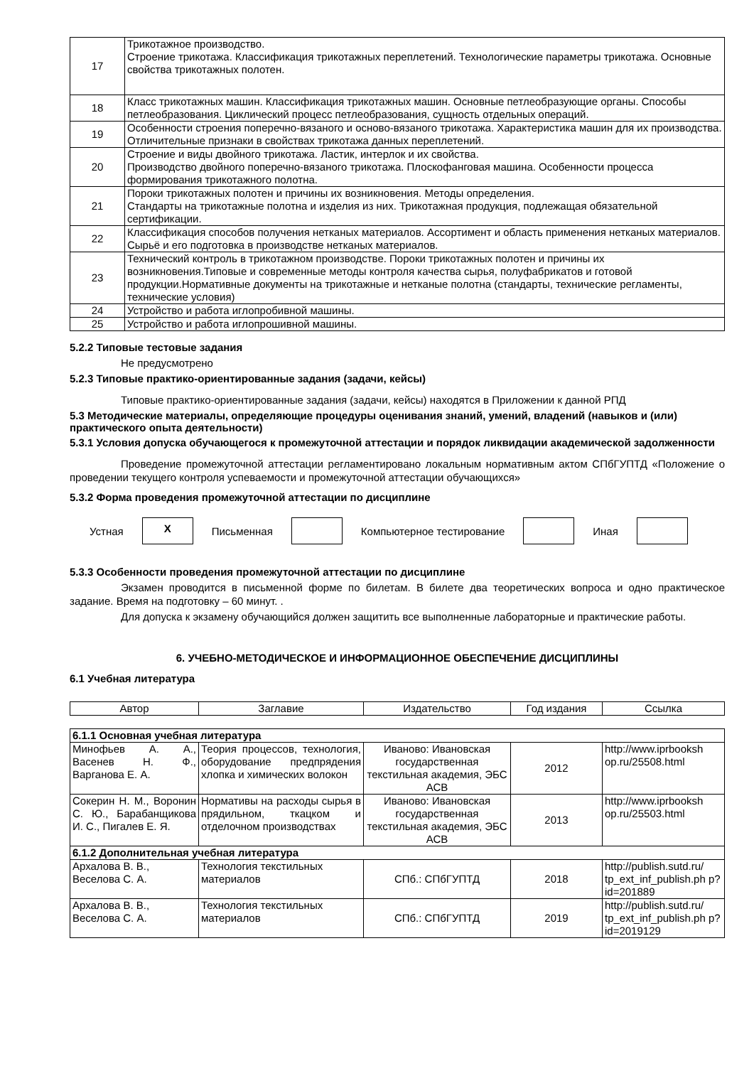| 17 | Трикотажное производство. Строение трикотажа. Классификация трикотажных переплетений. Технологические параметры трикотажа. Основные свойства трикотажных полотен. |
| 18 | Класс трикотажных машин. Классификация трикотажных машин. Основные петлеобразующие органы. Способы петлеобразования. Циклический процесс петлеобразования, сущность отдельных операций. |
| 19 | Особенности строения поперечно-вязаного и осново-вязаного трикотажа. Характеристика машин для их производства. Отличительные признаки в свойствах трикотажа данных переплетений. |
| 20 | Строение и виды двойного трикотажа. Ластик, интерлок и их свойства. Производство двойного поперечно-вязаного трикотажа. Плоскофанговая машина. Особенности процесса формирования трикотажного полотна. |
| 21 | Пороки трикотажных полотен и причины их возникновения. Методы определения. Стандарты на трикотажные полотна и изделия из них. Трикотажная продукция, подлежащая обязательной сертификации. |
| 22 | Классификация способов получения нетканых материалов. Ассортимент и область применения нетканых материалов. Сырьё и его подготовка в производстве нетканых материалов. |
| 23 | Технический контроль в трикотажном производстве. Пороки трикотажных полотен и причины их возникновения.Типовые и современные методы контроля качества сырья, полуфабрикатов и готовой продукции.Нормативные документы на трикотажные и нетканые полотна (стандарты, технические регламенты, технические условия) |
| 24 | Устройство и работа иглопробивной машины. |
| 25 | Устройство и работа иглопрошивной машины. |
5.2.2 Типовые тестовые задания
Не предусмотрено
5.2.3 Типовые практико-ориентированные задания (задачи, кейсы)
Типовые практико-ориентированные задания (задачи, кейсы) находятся в Приложении к данной РПД
5.3 Методические материалы, определяющие процедуры оценивания знаний, умений, владений (навыков и (или) практического опыта деятельности)
5.3.1 Условия допуска обучающегося к промежуточной аттестации и порядок ликвидации академической задолженности
Проведение промежуточной аттестации регламентировано локальным нормативным актом СПбГУПТД «Положение о проведении текущего контроля успеваемости и промежуточной аттестации обучающихся»
5.3.2 Форма проведения промежуточной аттестации по дисциплине
Устная
X
Письменная Компьютерное тестирование Иная
5.3.3 Особенности проведения промежуточной аттестации по дисциплине
Экзамен проводится в письменной форме по билетам. В билете два теоретических вопроса и одно практическое задание. Время на подготовку – 60 минут. .
Для допуска к экзамену обучающийся должен защитить все выполненные лабораторные и практические работы.
6. УЧЕБНО-МЕТОДИЧЕСКОЕ И ИНФОРМАЦИОННОЕ ОБЕСПЕЧЕНИЕ ДИСЦИПЛИНЫ
6.1 Учебная литература
| Автор | Заглавие | Издательство | Год издания | Ссылка |
| --- | --- | --- | --- | --- |
| 6.1.1 Основная учебная литература | | | | |
| Минофьев А. А., Васенев Н. Ф., Варганова Е. А. | Теория процессов, технология, оборудование предпрядения хлопка и химических волокон | Иваново: Ивановская государственная текстильная академия, ЭБС АСВ | 2012 | http://www.iprbooksh op.ru/25508.html |
| Сокерин Н. М., Воронин С. Ю., Барабанщикова И. С., Пигалев Е. Я. | Нормативы на расходы сырья в прядильном, ткацком и отделочном производствах | Иваново: Ивановская государственная текстильная академия, ЭБС АСВ | 2013 | http://www.iprbooksh op.ru/25503.html |
| 6.1.2 Дополнительная учебная литература | | | | |
| Архалова В. В., Веселова С. А. | Технология текстильных материалов | СПб.: СПбГУПТД | 2018 | http://publish.sutd.ru/ tp_ext_inf_publish.ph p?id=201889 |
| Архалова В. В., Веселова С. А. | Технология текстильных материалов | СПб.: СПбГУПТД | 2019 | http://publish.sutd.ru/ tp_ext_inf_publish.ph p?id=2019129 |